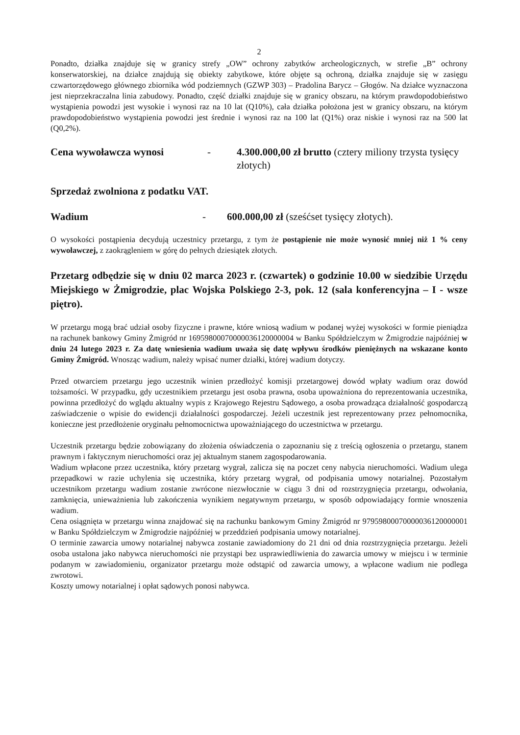2
Ponadto, działka znajduje się w granicy strefy „OW” ochrony zabytków archeologicznych, w strefie „B” ochrony konserwatorskiej, na działce znajdują się obiekty zabytkowe, które objęte są ochroną, działka znajduje się w zasięgu czwartorzędowego głównego zbiornika wód podziemnych (GZWP 303) – Pradolina Barycz – Głogów. Na działce wyznaczona jest nieprzekraczalna linia zabudowy. Ponadto, część działki znajduje się w granicy obszaru, na którym prawdopodobieństwo wystąpienia powodzi jest wysokie i wynosi raz na 10 lat (Q10%), cała działka położona jest w granicy obszaru, na którym prawdopodobieństwo wystąpienia powodzi jest średnie i wynosi raz na 100 lat (Q1%) oraz niskie i wynosi raz na 500 lat (Q0,2%).
Cena wywoławcza wynosi - 4.300.000,00 zł brutto (cztery miliony trzysta tysięcy złotych)
Sprzedaż zwolniona z podatku VAT.
Wadium - 600.000,00 zł (sześćset tysięcy złotych).
O wysokości postąpienia decydują uczestnicy przetargu, z tym że postąpienie nie może wynosić mniej niż 1 % ceny wywoławczej, z zaokrągleniem w górę do pełnych dziesiątek złotych.
Przetarg odbędzie się w dniu 02 marca 2023 r. (czwartek) o godzinie 10.00 w siedzibie Urzędu Miejskiego w Żmigrodzie, plac Wojska Polskiego 2-3, pok. 12 (sala konferencyjna – I - wsze piętro).
W przetargu mogą brać udział osoby fizyczne i prawne, które wniosą wadium w podanej wyżej wysokości w formie pieniądza na rachunek bankowy Gminy Żmigród nr 16959800070000036120000004 w Banku Spółdzielczym w Żmigrodzie najpóźniej w dniu 24 lutego 2023 r. Za datę wniesienia wadium uważa się datę wpływu środków pieniężnych na wskazane konto Gminy Żmigród. Wnosząc wadium, należy wpisać numer działki, której wadium dotyczy.
Przed otwarciem przetargu jego uczestnik winien przedłożyć komisji przetargowej dowód wpłaty wadium oraz dowód tożsamości. W przypadku, gdy uczestnikiem przetargu jest osoba prawna, osoba upoważniona do reprezentowania uczestnika, powinna przedłożyć do wglądu aktualny wypis z Krajowego Rejestru Sądowego, a osoba prowadząca działalność gospodarczą zaświadczenie o wpisie do ewidencji działalności gospodarczej. Jeżeli uczestnik jest reprezentowany przez pełnomocnika, konieczne jest przedłożenie oryginału pełnomocnictwa upoważniającego do uczestnictwa w przetargu.
Uczestnik przetargu będzie zobowiązany do złożenia oświadczenia o zapoznaniu się z treścią ogłoszenia o przetargu, stanem prawnym i faktycznym nieruchomości oraz jej aktualnym stanem zagospodarowania.
Wadium wpłacone przez uczestnika, który przetarg wygrał, zalicza się na poczet ceny nabycia nieruchomości. Wadium ulega przepadkowi w razie uchylenia się uczestnika, który przetarg wygrał, od podpisania umowy notarialnej. Pozostałym uczestnikom przetargu wadium zostanie zwrócone niezwłocznie w ciągu 3 dni od rozstrzygnięcia przetargu, odwołania, zamknięcia, unieważnienia lub zakończenia wynikiem negatywnym przetargu, w sposób odpowiadający formie wnoszenia wadium.
Cena osiągnięta w przetargu winna znajdować się na rachunku bankowym Gminy Żmigród nr 97959800070000036120000001 w Banku Spółdzielczym w Żmigrodzie najpóźniej w przeddzień podpisania umowy notarialnej.
O terminie zawarcia umowy notarialnej nabywca zostanie zawiadomiony do 21 dni od dnia rozstrzygnięcia przetargu. Jeżeli osoba ustalona jako nabywca nieruchomości nie przystąpi bez usprawiedliwienia do zawarcia umowy w miejscu i w terminie podanym w zawiadomieniu, organizator przetargu może odstąpić od zawarcia umowy, a wpłacone wadium nie podlega zwrotowi.
Koszty umowy notarialnej i opłat sądowych ponosi nabywca.